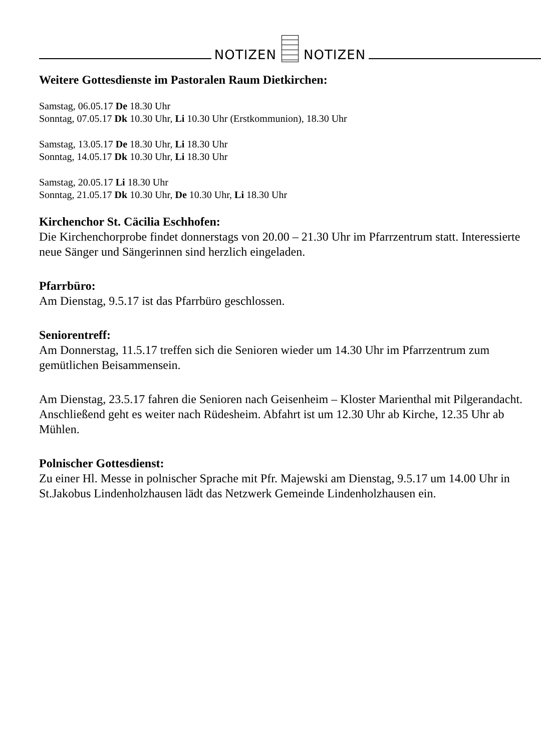NOTIZEN
NOTIZEN
Weitere Gottesdienste im Pastoralen Raum Dietkirchen:
Samstag, 06.05.17 De 18.30 Uhr
Sonntag, 07.05.17 Dk 10.30 Uhr, Li 10.30 Uhr (Erstkommunion), 18.30 Uhr
Samstag, 13.05.17 De 18.30 Uhr, Li 18.30 Uhr
Sonntag, 14.05.17 Dk 10.30 Uhr, Li 18.30 Uhr
Samstag, 20.05.17 Li 18.30 Uhr
Sonntag, 21.05.17 Dk 10.30 Uhr, De 10.30 Uhr, Li 18.30 Uhr
Kirchenchor St. Cäcilia Eschhofen:
Die Kirchenchorprobe findet donnerstags von 20.00 – 21.30 Uhr im Pfarrzentrum statt. Interessierte neue Sänger und Sängerinnen sind herzlich eingeladen.
Pfarrbüro:
Am Dienstag, 9.5.17 ist das Pfarrbüro geschlossen.
Seniorentreff:
Am Donnerstag, 11.5.17 treffen sich die Senioren wieder um 14.30 Uhr im Pfarrzentrum zum gemütlichen Beisammensein.
Am Dienstag, 23.5.17 fahren die Senioren nach Geisenheim – Kloster Marienthal mit Pilgerandacht. Anschließend geht es weiter nach Rüdesheim. Abfahrt ist um 12.30 Uhr ab Kirche, 12.35 Uhr ab Mühlen.
Polnischer Gottesdienst:
Zu einer Hl. Messe in polnischer Sprache mit Pfr. Majewski am Dienstag, 9.5.17 um 14.00 Uhr in St.Jakobus Lindenholzhausen lädt das Netzwerk Gemeinde Lindenholzhausen ein.